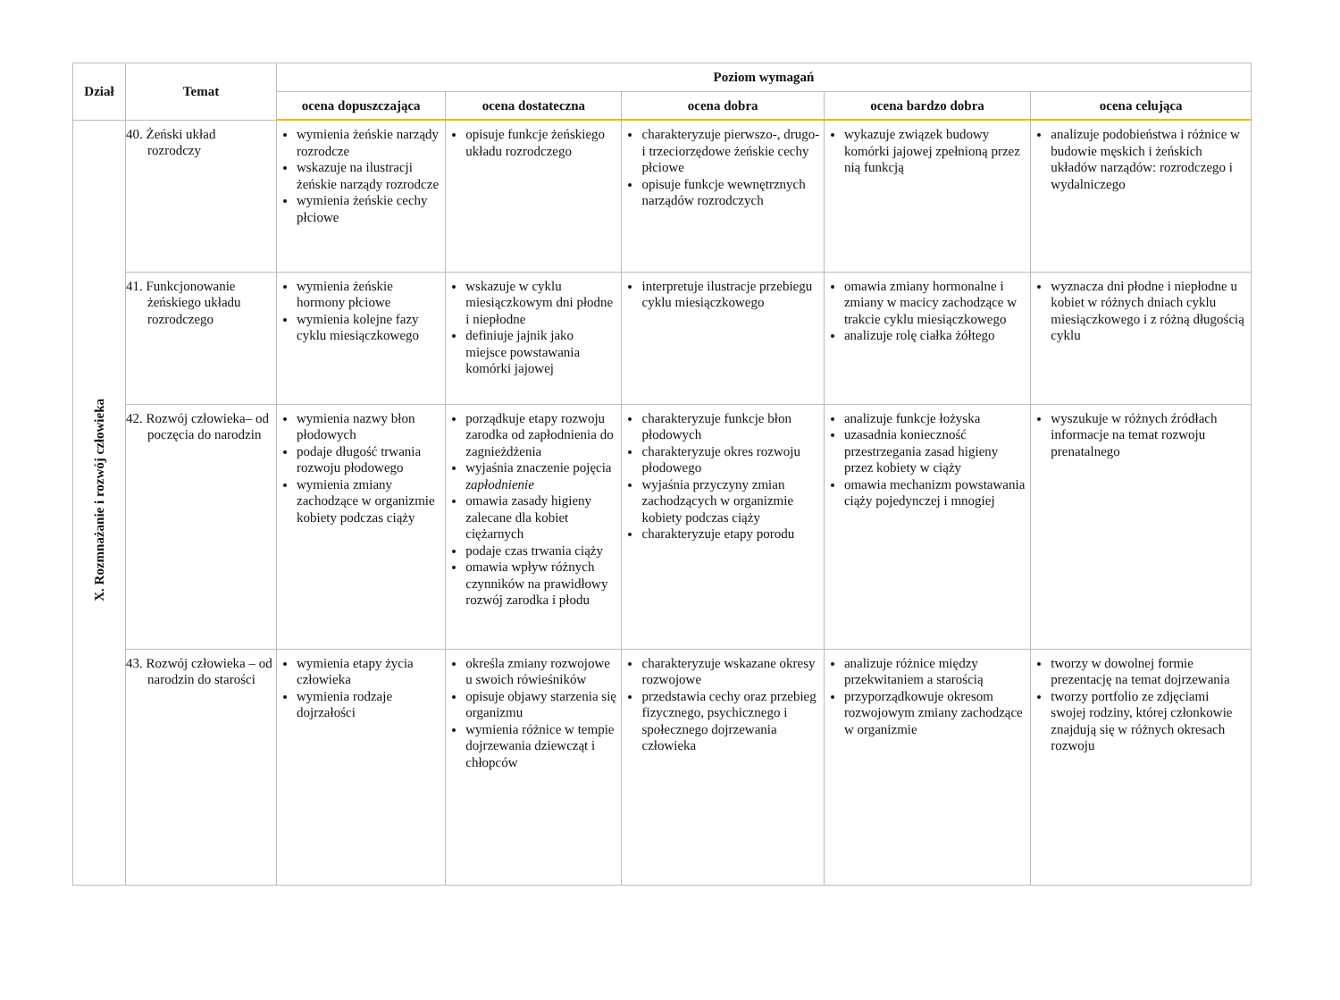| Dział | Temat | Poziom wymagań | | | | |
| --- | --- | --- | --- | --- | --- | --- |
| | | ocena dopuszczająca | ocena dostateczna | ocena dobra | ocena bardzo dobra | ocena celująca |
| X. Rozmnażanie i rozwój człowieka | 40. Żeński układ rozrodczy | wymienia żeńskie narządy rozrodcze wskazuje na ilustracji żeńskie narządy rozrodcze wymienia żeńskie cechy płciowe | opisuje funkcje żeńskiego układu rozrodczego | charakteryzuje pierwszo-, drugo- i trzeciorzędowe żeńskie cechy płciowe opisuje funkcje wewnętrznych narządów rozrodczych | wykazuje związek budowy komórki jajowej zpełnioną przez nią funkcją | analizuje podobieństwa i różnice w budowie męskich i żeńskich układów narządów: rozrodczego i wydalniczego |
| | 41. Funkcjonowanie żeńskiego układu rozrodczego | wymienia żeńskie hormony płciowe wymienia kolejne fazy cyklu miesiączkowego | wskazuje w cyklu miesiączkowym dni płodne i niepłodne definiuje jajnik jako miejsce powstawania komórki jajowej | interpretuje ilustracje przebiegu cyklu miesiączkowego | omawia zmiany hormonalne i zmiany w macicy zachodzące w trakcie cyklu miesiączkowego analizuje rolę ciałka żółtego | wyznacza dni płodne i niepłodne u kobiet w różnych dniach cyklu miesiączkowego i z różną długością cyklu |
| | 42. Rozwój człowieka– od poczęcia do narodzin | wymienia nazwy błon płodowych podaje długość trwania rozwoju płodowego wymienia zmiany zachodzące w organizmie kobiety podczas ciąży | porządkuje etapy rozwoju zarodka od zapłodnienia do zagnieżdżenia wyjaśnia znaczenie pojęcia zapłodnienie omawia zasady higieny zalecane dla kobiet ciężarnych podaje czas trwania ciąży omawia wpływ różnych czynników na prawidłowy rozwój zarodka i płodu | charakteryzuje funkcje błon płodowych charakteryzuje okres rozwoju płodowego wyjaśnia przyczyny zmian zachodzących w organizmie kobiety podczas ciąży charakteryzuje etapy porodu | analizuje funkcje łożyska uzasadnia konieczność przestrzegania zasad higieny przez kobiety w ciąży omawia mechanizm powstawania ciąży pojedynczej i mnogiej | wyszukuje w różnych źródłach informacje na temat rozwoju prenatalnego |
| | 43. Rozwój człowieka – od narodzin do starości | wymienia etapy życia człowieka wymienia rodzaje dojrzałości | określa zmiany rozwojowe u swoich rówieśników opisuje objawy starzenia się organizmu wymienia różnice w tempie dojrzewania dziewcząt i chłopców | charakteryzuje wskazane okresy rozwojowe przedstawia cechy oraz przebieg fizycznego, psychicznego i społecznego dojrzewania człowieka | analizuje różnice między przekwitaniem a starością przyporządkowuje okresom rozwojowym zmiany zachodzące w organizmie | tworzy w dowolnej formie prezentację na temat dojrzewania tworzy portfolio ze zdjęciami swojej rodziny, której członkowie znajdują się w różnych okresach rozwoju |